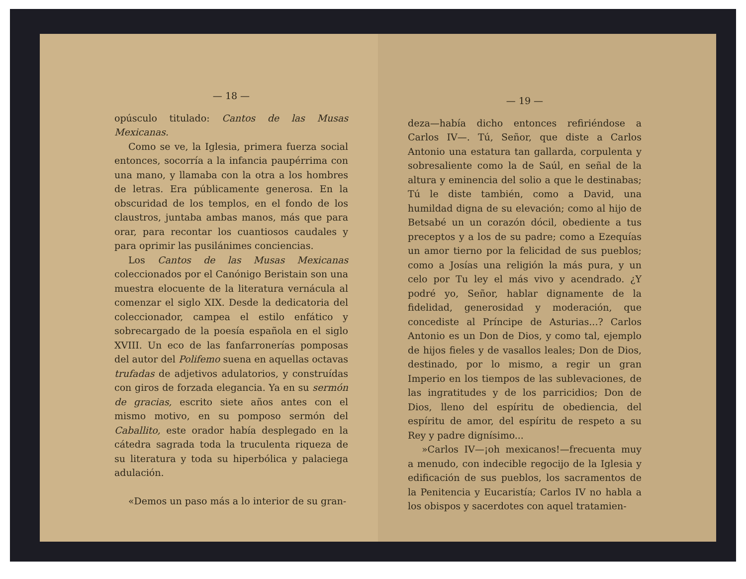— 18 —
opúsculo titulado: Cantos de las Musas Mexicanas.
Como se ve, la Iglesia, primera fuerza social entonces, socorría a la infancia paupérrima con una mano, y llamaba con la otra a los hombres de letras. Era públicamente generosa. En la obscuridad de los templos, en el fondo de los claustros, juntaba ambas manos, más que para orar, para recontar los cuantiosos caudales y para oprimir las pusilánimes conciencias.
Los Cantos de las Musas Mexicanas coleccionados por el Canónigo Beristain son una muestra elocuente de la literatura vernácula al comenzar el siglo XIX. Desde la dedicatoria del coleccionador, campea el estilo enfático y sobrecargado de la poesía española en el siglo XVIII. Un eco de las fanfarronerías pomposas del autor del Polifemo suena en aquellas octavas trufadas de adjetivos adulatorios, y construídas con giros de forzada elegancia. Ya en su sermón de gracias, escrito siete años antes con el mismo motivo, en su pomposo sermón del Caballito, este orador había desplegado en la cátedra sagrada toda la truculenta riqueza de su literatura y toda su hiperbólica y palaciega adulación.
«Demos un paso más a lo interior de su gran-
— 19 —
deza—había dicho entonces refiriéndose a Carlos IV—. Tú, Señor, que diste a Carlos Antonio una estatura tan gallarda, corpulenta y sobresaliente como la de Saúl, en señal de la altura y eminencia del solio a que le destinabas; Tú le diste también, como a David, una humildad digna de su elevación; como al hijo de Betsabé un un corazón dócil, obediente a tus preceptos y a los de su padre; como a Ezequías un amor tierno por la felicidad de sus pueblos; como a Josías una religión la más pura, y un celo por Tu ley el más vivo y acendrado. ¿Y podré yo, Señor, hablar dignamente de la fidelidad, generosidad y moderación, que concediste al Príncipe de Asturias...? Carlos Antonio es un Don de Dios, y como tal, ejemplo de hijos fieles y de vasallos leales; Don de Dios, destinado, por lo mismo, a regir un gran Imperio en los tiempos de las sublevaciones, de las ingratitudes y de los parricidios; Don de Dios, lleno del espíritu de obediencia, del espíritu de amor, del espíritu de respeto a su Rey y padre dignísimo...
»Carlos IV—¡oh mexicanos!—frecuenta muy a menudo, con indecible regocijo de la Iglesia y edificación de sus pueblos, los sacramentos de la Penitencia y Eucaristía; Carlos IV no habla a los obispos y sacerdotes con aquel tratamien-